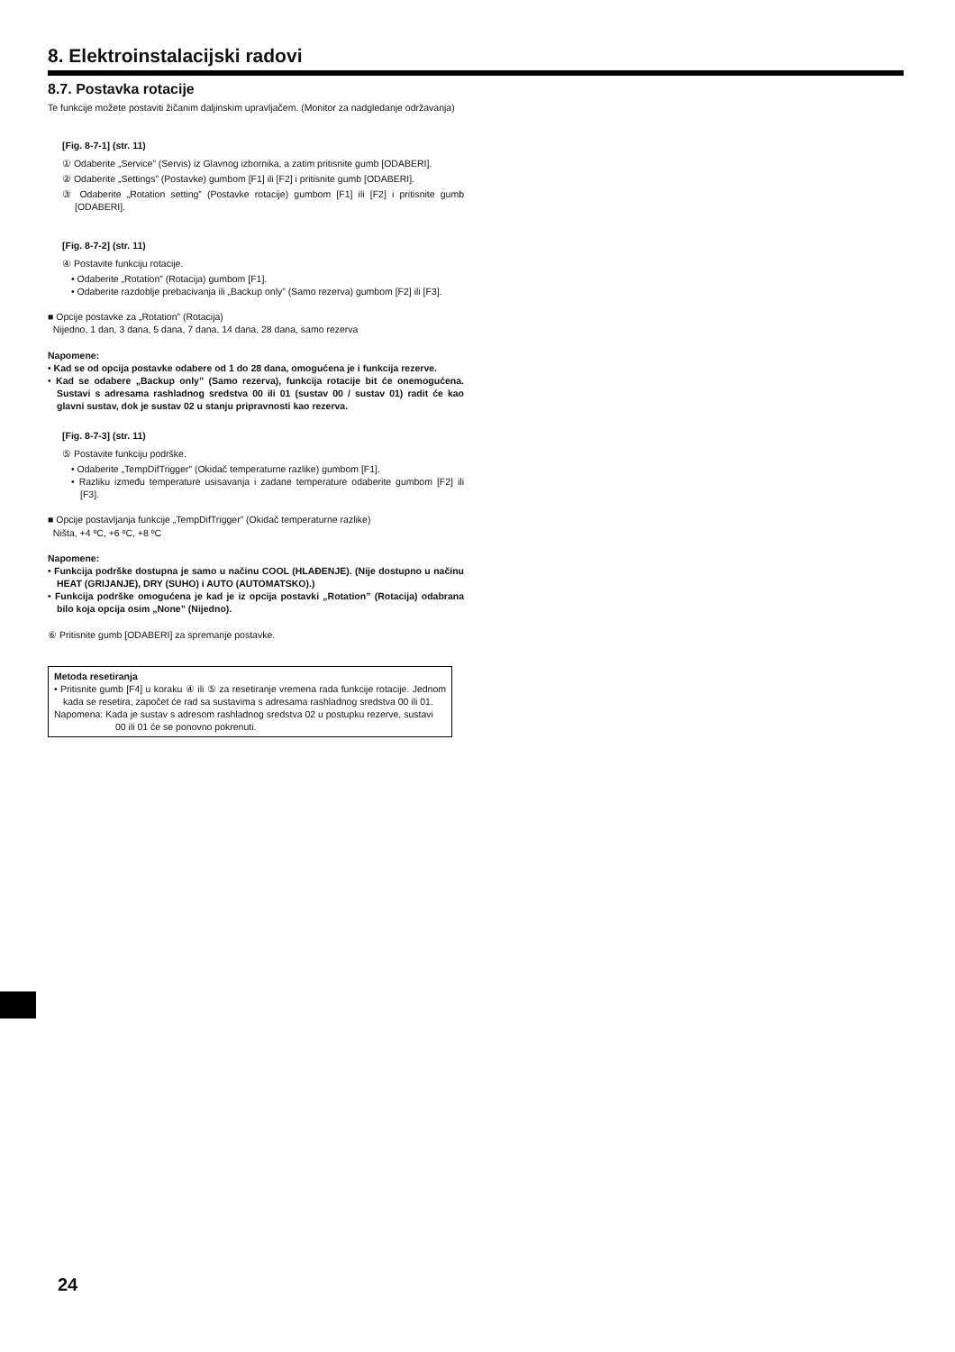8. Elektroinstalacijski radovi
8.7. Postavka rotacije
Te funkcije možete postaviti žičanim daljinskim upravljačem. (Monitor za nadgledanje održavanja)
[Fig. 8-7-1] (str. 11)
① Odaberite „Service” (Servis) iz Glavnog izbornika, a zatim pritisnite gumb [ODABERI].
② Odaberite „Settings” (Postavke) gumbom [F1] ili [F2] i pritisnite gumb [ODABERI].
③ Odaberite „Rotation setting” (Postavke rotacije) gumbom [F1] ili [F2] i pritisnite gumb [ODABERI].
[Fig. 8-7-2] (str. 11)
④ Postavite funkciju rotacije.
• Odaberite „Rotation” (Rotacija) gumbom [F1].
• Odaberite razdoblje prebacivanja ili „Backup only” (Samo rezerva) gumbom [F2] ili [F3].
■ Opcije postavke za „Rotation” (Rotacija)
Nijedno, 1 dan, 3 dana, 5 dana, 7 dana, 14 dana, 28 dana, samo rezerva
Napomene:
• Kad se od opcija postavke odabere od 1 do 28 dana, omogućena je i funkcija rezerve.
• Kad se odabere „Backup only” (Samo rezerva), funkcija rotacije bit će onemogućena. Sustavi s adresama rashladnog sredstva 00 ili 01 (sustav 00 / sustav 01) radit će kao glavni sustav, dok je sustav 02 u stanju pripravnosti kao rezerva.
[Fig. 8-7-3] (str. 11)
⑤ Postavite funkciju podrške.
• Odaberite „TempDifTrigger” (Okidač temperaturne razlike) gumbom [F1].
• Razliku između temperature usisavanja i zadane temperature odaberite gumbom [F2] ili [F3].
■ Opcije postavljanja funkcije „TempDifTrigger” (Okidač temperaturne razlike)
Ništa, +4 ºC, +6 ºC, +8 ºC
Napomene:
• Funkcija podrške dostupna je samo u načinu COOL (HLAĐENJE). (Nije dostupno u načinu HEAT (GRIJANJE), DRY (SUHO) i AUTO (AUTOMATSKO).)
• Funkcija podrške omogućena je kad je iz opcija postavki „Rotation” (Rotacija) odabrana bilo koja opcija osim „None” (Nijedno).
⑥ Pritisnite gumb [ODABERI] za spremanje postavke.
Metoda resetiranja
• Pritisnite gumb [F4] u koraku ④ ili ⑤ za resetiranje vremena rada funkcije rotacije. Jednom kada se resetira, započet će rad sa sustavima s adresama rashladnog sredstva 00 ili 01.
Napomena: Kada je sustav s adresom rashladnog sredstva 02 u postupku rezerve, sustavi 00 ili 01 će se ponovno pokrenuti.
24